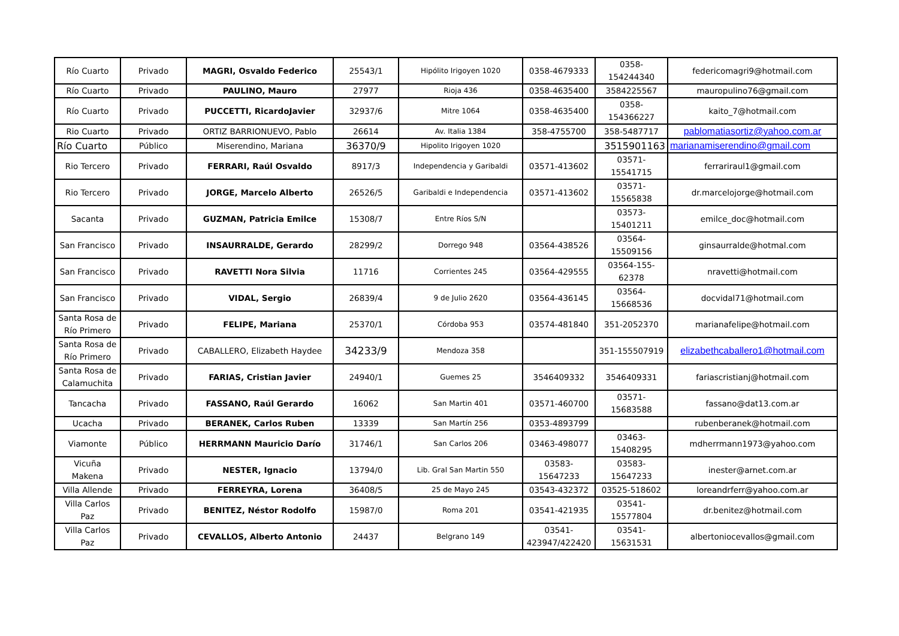| Río Cuarto | Privado | MAGRI, Osvaldo Federico | 25543/1 | Hipólito Irigoyen 1020 | 0358-4679333 | 0358-154244340 | federicomagri9@hotmail.com |
| Río Cuarto | Privado | PAULINO, Mauro | 27977 | Rioja 436 | 0358-4635400 | 3584225567 | mauropulino76@gmail.com |
| Río Cuarto | Privado | PUCCETTI, RicardoJavier | 32937/6 | Mitre 1064 | 0358-4635400 | 0358-154366227 | kaito_7@hotmail.com |
| Rio Cuarto | Privado | ORTIZ BARRIONUEVO, Pablo | 26614 | Av. Italia 1384 | 358-4755700 | 358-5487717 | pablomatiasortiz@yahoo.com.ar |
| Río Cuarto | Público | Miserendino, Mariana | 36370/9 | Hipolito Irigoyen 1020 | | 3515901163 | marianamiserendino@gmail.com |
| Rio Tercero | Privado | FERRARI, Raúl Osvaldo | 8917/3 | Independencia y Garibaldi | 03571-413602 | 03571-15541715 | ferrariraul1@gmail.com |
| Rio Tercero | Privado | JORGE, Marcelo Alberto | 26526/5 | Garibaldi e Independencia | 03571-413602 | 03571-15565838 | dr.marcelojorge@hotmail.com |
| Sacanta | Privado | GUZMAN, Patricia Emilce | 15308/7 | Entre Ríos S/N | | 03573-15401211 | emilce_doc@hotmail.com |
| San Francisco | Privado | INSAURRALDE, Gerardo | 28299/2 | Dorrego 948 | 03564-438526 | 03564-15509156 | ginsaurralde@hotmal.com |
| San Francisco | Privado | RAVETTI Nora Silvia | 11716 | Corrientes 245 | 03564-429555 | 03564-155-62378 | nravetti@hotmail.com |
| San Francisco | Privado | VIDAL, Sergio | 26839/4 | 9 de Julio 2620 | 03564-436145 | 03564-15668536 | docvidal71@hotmail.com |
| Santa Rosa de Río Primero | Privado | FELIPE, Mariana | 25370/1 | Córdoba 953 | 03574-481840 | 351-2052370 | marianafelipe@hotmail.com |
| Santa Rosa de Río Primero | Privado | CABALLERO, Elizabeth Haydee | 34233/9 | Mendoza 358 | | 351-155507919 | elizabethcaballero1@hotmail.com |
| Santa Rosa de Calamuchita | Privado | FARIAS, Cristian Javier | 24940/1 | Guemes 25 | 3546409332 | 3546409331 | fariascristianj@hotmail.com |
| Tancacha | Privado | FASSANO, Raúl Gerardo | 16062 | San Martin 401 | 03571-460700 | 03571-15683588 | fassano@dat13.com.ar |
| Ucacha | Privado | BERANEK, Carlos Ruben | 13339 | San Martín 256 | 0353-4893799 | | rubenberanek@hotmail.com |
| Viamonte | Público | HERRMANN Mauricio Darío | 31746/1 | San Carlos 206 | 03463-498077 | 03463-15408295 | mdherrmann1973@yahoo.com |
| Vicuña Makena | Privado | NESTER, Ignacio | 13794/0 | Lib. Gral San Martin 550 | 03583-15647233 | 03583-15647233 | inester@arnet.com.ar |
| Villa Allende | Privado | FERREYRA, Lorena | 36408/5 | 25 de Mayo 245 | 03543-432372 | 03525-518602 | loreandrferr@yahoo.com.ar |
| Villa Carlos Paz | Privado | BENITEZ, Néstor Rodolfo | 15987/0 | Roma 201 | 03541-421935 | 03541-15577804 | dr.benitez@hotmail.com |
| Villa Carlos Paz | Privado | CEVALLOS, Alberto Antonio | 24437 | Belgrano 149 | 03541-423947/422420 | 03541-15631531 | albertoniocevallos@gmail.com |